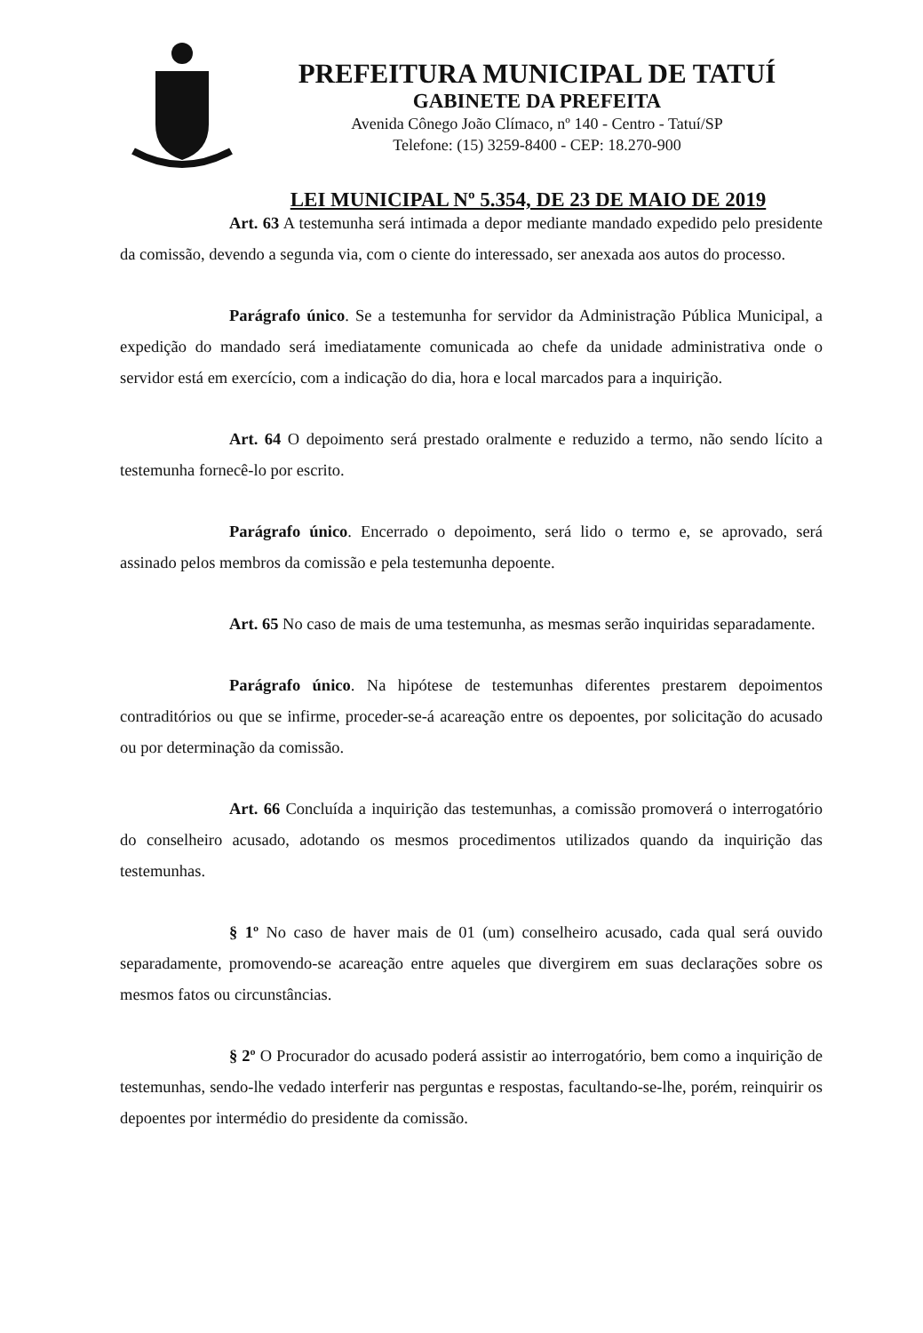PREFEITURA MUNICIPAL DE TATUÍ
GABINETE DA PREFEITA
Avenida Cônego João Clímaco, nº 140 - Centro - Tatuí/SP
Telefone: (15) 3259-8400 - CEP: 18.270-900
LEI MUNICIPAL Nº 5.354, DE 23 DE MAIO DE 2019
Art. 63 A testemunha será intimada a depor mediante mandado expedido pelo presidente da comissão, devendo a segunda via, com o ciente do interessado, ser anexada aos autos do processo.
Parágrafo único. Se a testemunha for servidor da Administração Pública Municipal, a expedição do mandado será imediatamente comunicada ao chefe da unidade administrativa onde o servidor está em exercício, com a indicação do dia, hora e local marcados para a inquirição.
Art. 64 O depoimento será prestado oralmente e reduzido a termo, não sendo lícito a testemunha fornecê-lo por escrito.
Parágrafo único. Encerrado o depoimento, será lido o termo e, se aprovado, será assinado pelos membros da comissão e pela testemunha depoente.
Art. 65 No caso de mais de uma testemunha, as mesmas serão inquiridas separadamente.
Parágrafo único. Na hipótese de testemunhas diferentes prestarem depoimentos contraditórios ou que se infirme, proceder-se-á acareação entre os depoentes, por solicitação do acusado ou por determinação da comissão.
Art. 66 Concluída a inquirição das testemunhas, a comissão promoverá o interrogatório do conselheiro acusado, adotando os mesmos procedimentos utilizados quando da inquirição das testemunhas.
§ 1º No caso de haver mais de 01 (um) conselheiro acusado, cada qual será ouvido separadamente, promovendo-se acareação entre aqueles que divergirem em suas declarações sobre os mesmos fatos ou circunstâncias.
§ 2º O Procurador do acusado poderá assistir ao interrogatório, bem como a inquirição de testemunhas, sendo-lhe vedado interferir nas perguntas e respostas, facultando-se-lhe, porém, reinquirir os depoentes por intermédio do presidente da comissão.